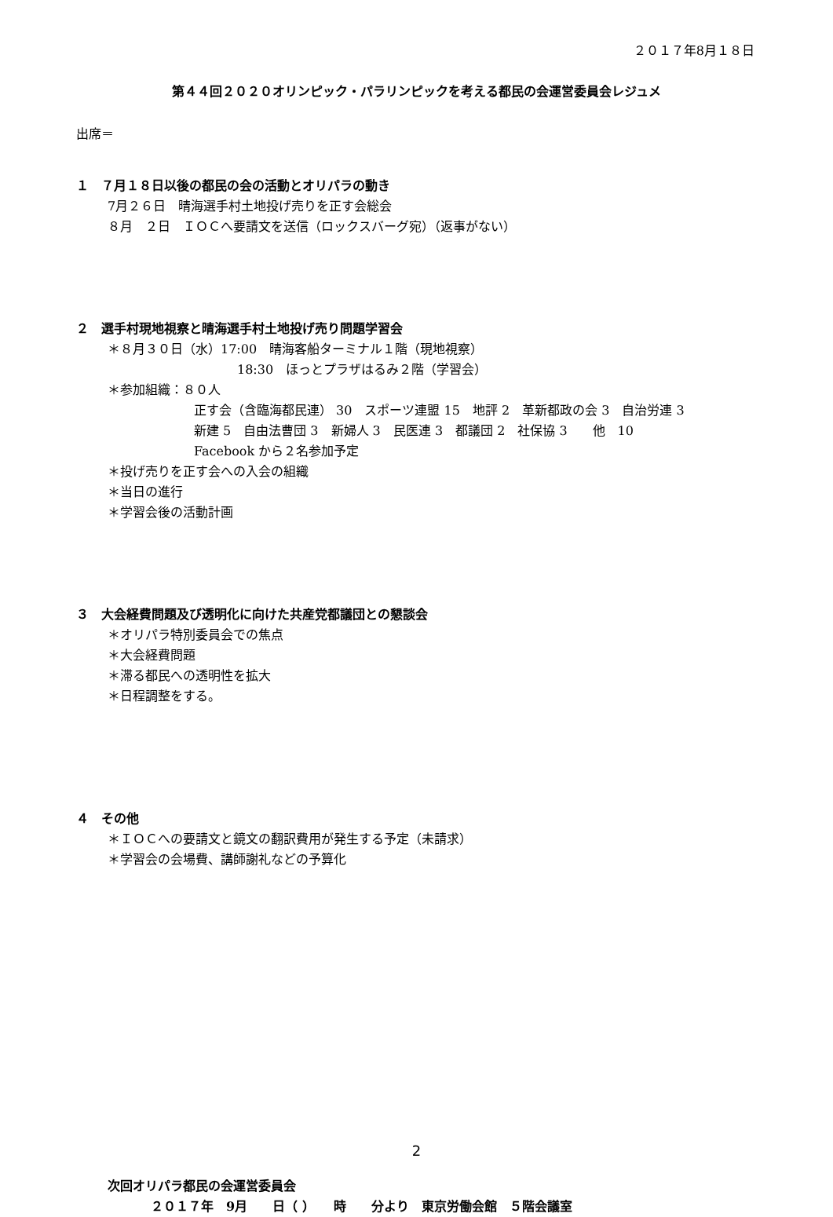２０１７年8月１８日
第４４回２０２０オリンピック・パラリンピックを考える都民の会運営委員会レジュメ
出席＝
１　７月１８日以後の都民の会の活動とオリパラの動き
7月２６日　晴海選手村土地投げ売りを正す会総会
８月　２日　ＩＯＣへ要請文を送信（ロックスバーグ宛）（返事がない）
２　選手村現地視察と晴海選手村土地投げ売り問題学習会
＊８月３０日（水）17:00　晴海客船ターミナル１階（現地視察）
18:30　ほっとプラザはるみ２階（学習会）
＊参加組織：８０人
正す会（含臨海都民連） 30　スポーツ連盟 15　地評 2　革新都政の会 3　自治労連 3
新建 5　自由法曹団 3　新婦人 3　民医連 3　都議団 2　社保協 3　　他　10
Facebook から２名参加予定
＊投げ売りを正す会への入会の組織
＊当日の進行
＊学習会後の活動計画
３　大会経費問題及び透明化に向けた共産党都議団との懇談会
＊オリパラ特別委員会での焦点
＊大会経費問題
＊滞る都民への透明性を拡大
＊日程調整をする。
４　その他
＊ＩＯＣへの要請文と鏡文の翻訳費用が発生する予定（未請求）
＊学習会の会場費、講師謝礼などの予算化
次回オリパラ都民の会運営委員会
２０１７年　9月　　日（ ）　　時　　分より　東京労働会館　５階会議室
2